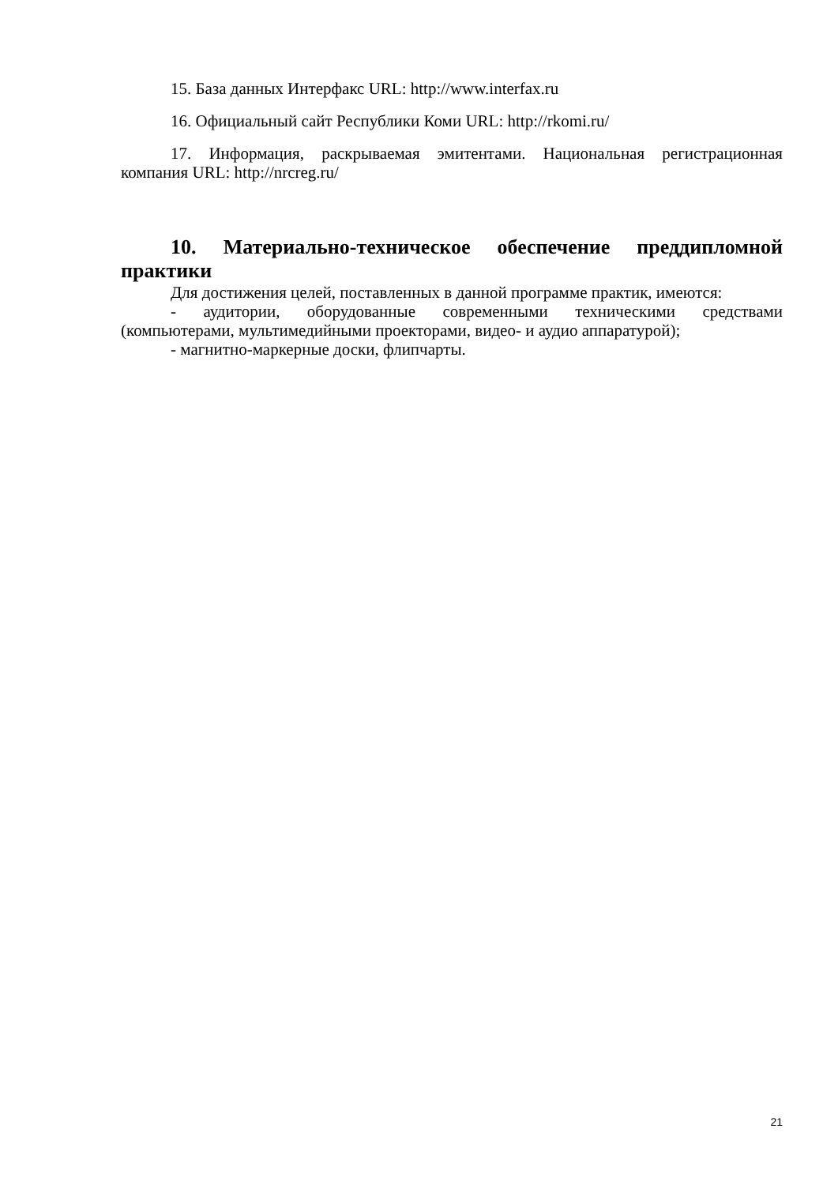15. База данных Интерфакс URL: http://www.interfax.ru
16. Официальный сайт Республики Коми URL: http://rkomi.ru/
17. Информация, раскрываемая эмитентами. Национальная регистрационная компания URL: http://nrcreg.ru/
10. Материально-техническое обеспечение преддипломной практики
Для достижения целей, поставленных в данной программе практик, имеются:
- аудитории, оборудованные современными техническими средствами (компьютерами, мультимедийными проекторами, видео- и аудио аппаратурой);
- магнитно-маркерные доски, флипчарты.
21